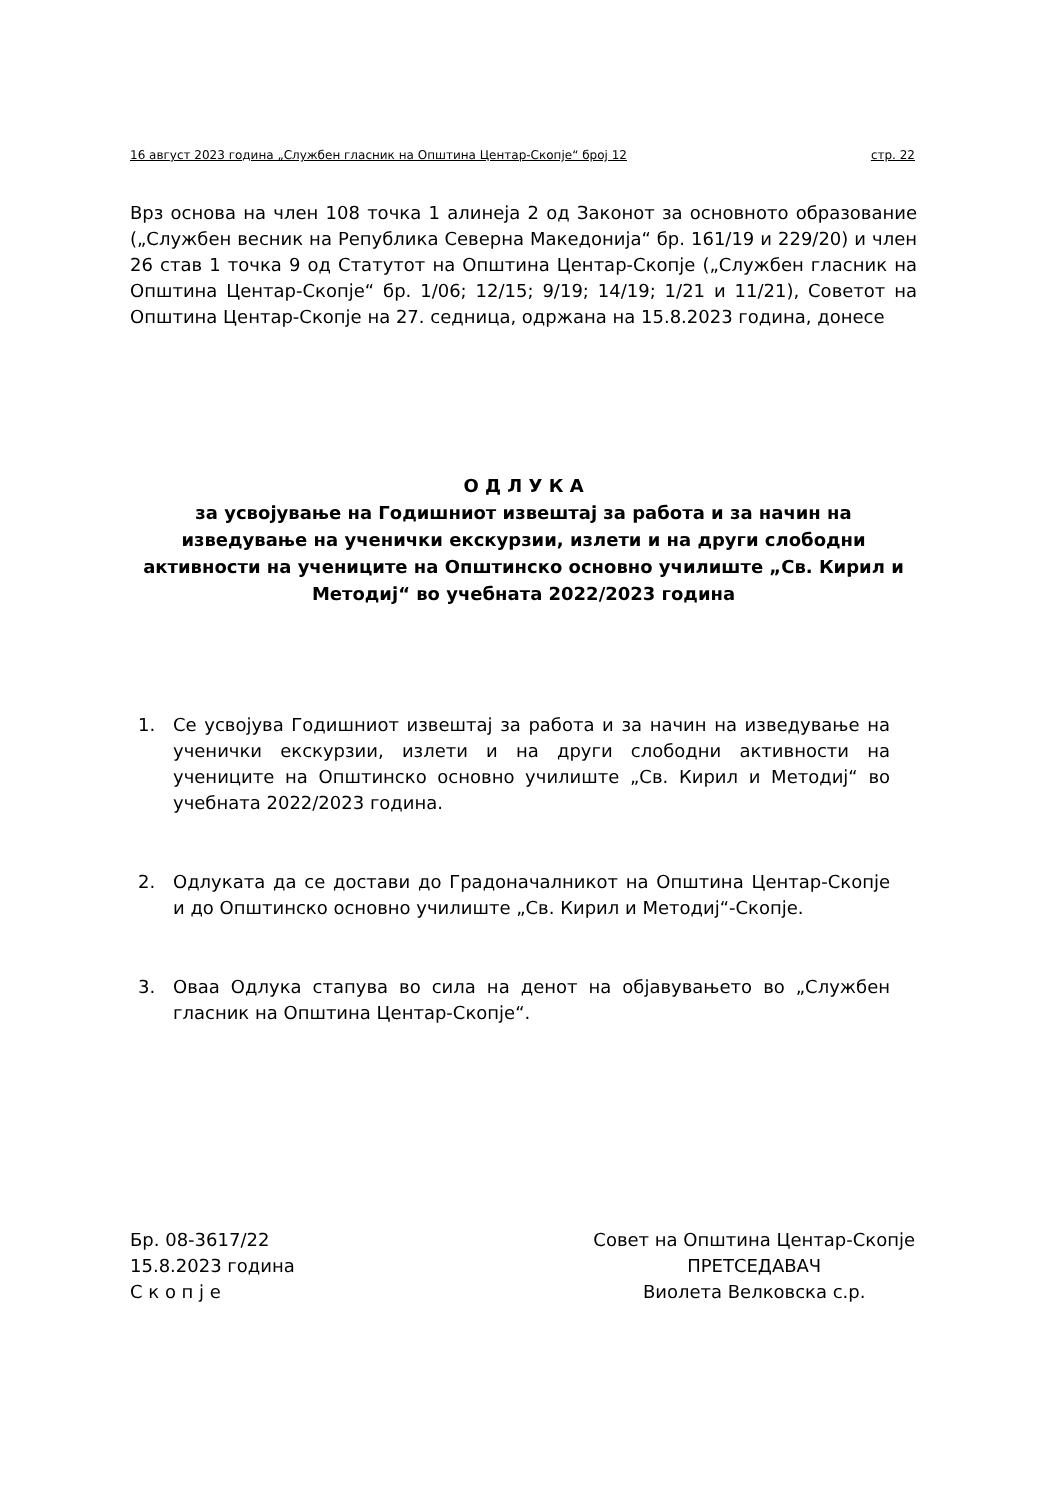16 август 2023 година „Службен гласник на Општина Центар-Скопје“ број 12 стр. 22
Врз основа на член 108 точка 1 алинеја 2 од Законот за основното образование („Службен весник на Република Северна Македонија“ бр. 161/19 и 229/20) и член 26 став 1 точка 9 од Статутот на Општина Центар-Скопје („Службен гласник на Општина Центар-Скопје“ бр. 1/06; 12/15; 9/19; 14/19; 1/21 и 11/21), Советот на Општина Центар-Скопје на 27. седница, одржана на 15.8.2023 година, донесе
О Д Л У К А
за усвојување на Годишниот извештај за работа и за начин на изведување на ученички екскурзии, излети и на други слободни активности на учениците на Општинско основно училиште „Св. Кирил и Методиј“ во учебната 2022/2023 година
1. Се усвојува Годишниот извештај за работа и за начин на изведување на ученички екскурзии, излети и на други слободни активности на учениците на Општинско основно училиште „Св. Кирил и Методиј“ во учебната 2022/2023 година.
2. Одлуката да се достави до Градоначалникот на Општина Центар-Скопје и до Општинско основно училиште „Св. Кирил и Методиј“-Скопје.
3. Оваа Одлука стапува во сила на денот на објавувањето во „Службен гласник на Општина Центар-Скопје“.
Бр. 08-3617/22
15.8.2023 година
С к о п ј е
Совет на Општина Центар-Скопје
ПРЕТСЕДАВАЧ
Виолета Велковска с.р.